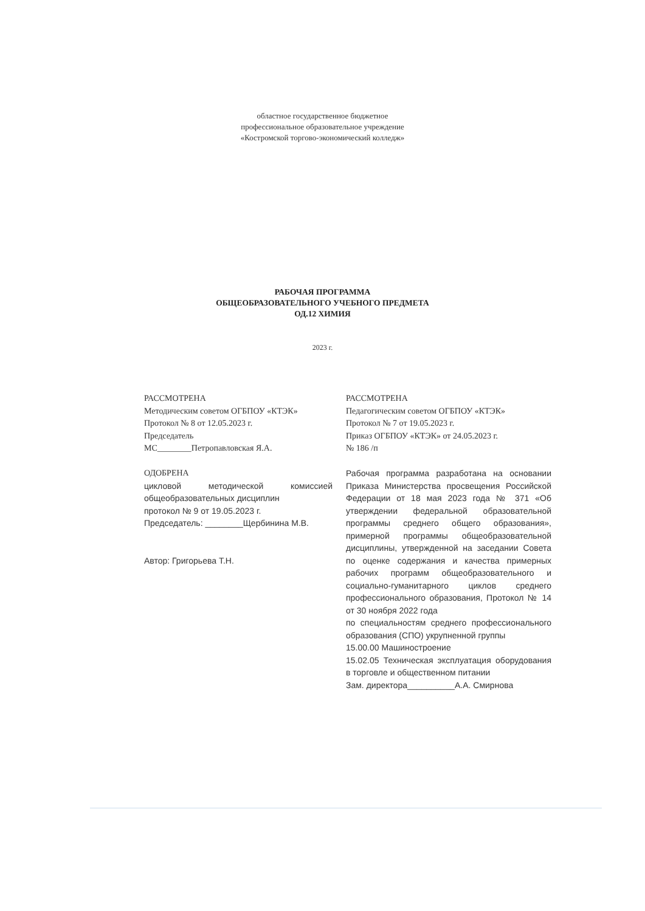областное государственное бюджетное
профессиональное образовательное учреждение
«Костромской торгово-экономический колледж»
РАБОЧАЯ ПРОГРАММА
ОБЩЕОБРАЗОВАТЕЛЬНОГО УЧЕБНОГО ПРЕДМЕТА
ОД.12 ХИМИЯ
2023 г.
РАССМОТРЕНА
Методическим советом ОГБПОУ «КТЭК»
Протокол № 8 от 12.05.2023 г.
Председатель
МС________Петропавловская Я.А.
ОДОБРЕНА
цикловой методической комиссией общеобразовательных дисциплин
протокол № 9 от 19.05.2023 г.
Председатель: ________Щербинина М.В.
Автор: Григорьева Т.Н.
РАССМОТРЕНА
Педагогическим советом ОГБПОУ «КТЭК»
Протокол № 7 от 19.05.2023 г.
Приказ ОГБПОУ «КТЭК» от 24.05.2023 г.
№ 186 /п
Рабочая программа разработана на основании Приказа Министерства просвещения Российской Федерации от 18 мая 2023 года № 371 «Об утверждении федеральной образовательной программы среднего общего образования», примерной программы общеобразовательной дисциплины, утвержденной на заседании Совета по оценке содержания и качества примерных рабочих программ общеобразовательного и социально-гуманитарного циклов среднего профессионального образования, Протокол № 14 от 30 ноября 2022 года
по специальностям среднего профессионального образования (СПО) укрупненной группы
15.00.00 Машиностроение
15.02.05 Техническая эксплуатация оборудования в торговле и общественном питании
Зам. директора__________А.А. Смирнова